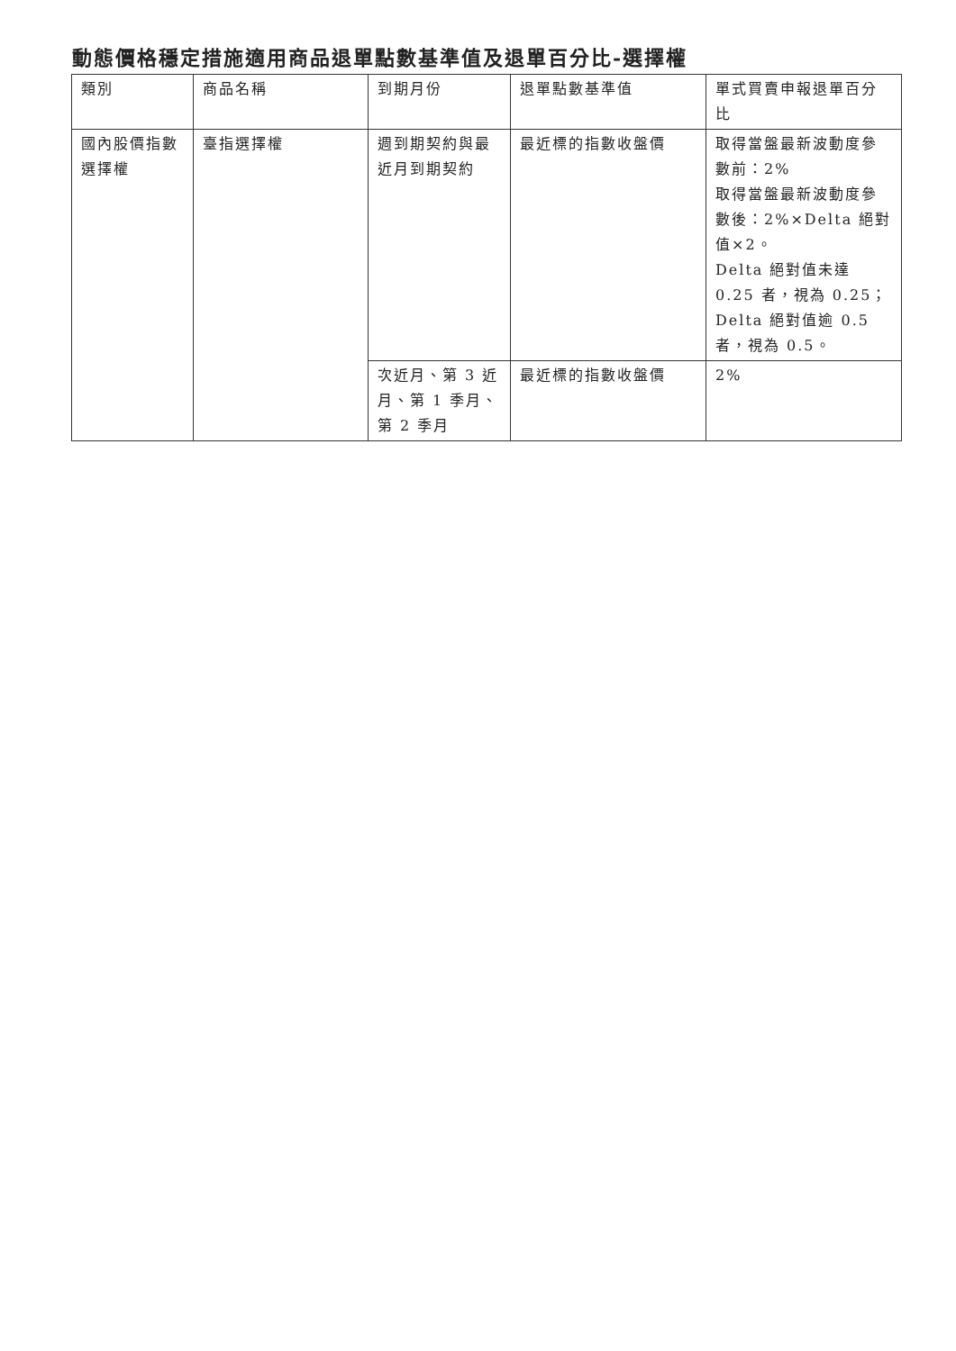動態價格穩定措施適用商品退單點數基準值及退單百分比-選擇權
| 類別 | 商品名稱 | 到期月份 | 退單點數基準值 | 單式買賣申報退單百分比 |
| --- | --- | --- | --- | --- |
| 國內股價指數選擇權 | 臺指選擇權 | 週到期契約與最近月到期契約 | 最近標的指數收盤價 | 取得當盤最新波動度參數前：2% 取得當盤最新波動度參數後：2%×Delta 絕對值×2。 Delta 絕對值未達 0.25 者，視為 0.25；Delta 絕對值逾 0.5 者，視為 0.5。 |
| | | 次近月、第 3 近月、第 1 季月、第 2 季月 | 最近標的指數收盤價 | 2% |